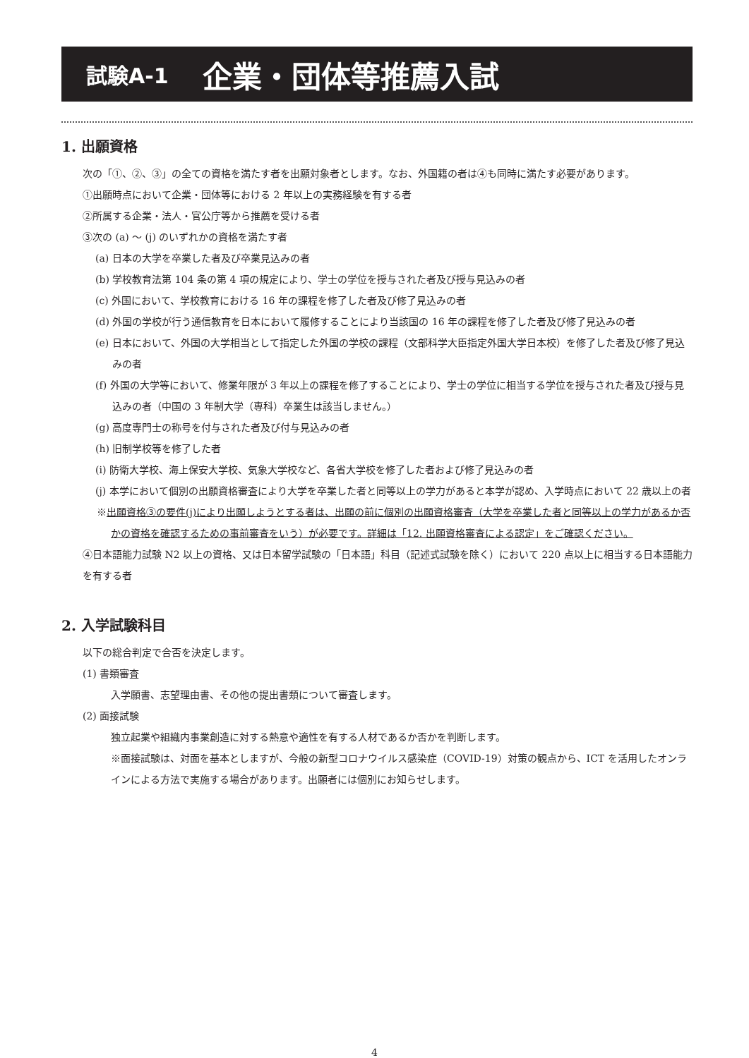試験A-1 企業・団体等推薦入試
1. 出願資格
次の「①、②、③」の全ての資格を満たす者を出願対象者とします。なお、外国籍の者は④も同時に満たす必要があります。
①出願時点において企業・団体等における 2 年以上の実務経験を有する者
②所属する企業・法人・官公庁等から推薦を受ける者
③次の (a) ～ (j) のいずれかの資格を満たす者
(a) 日本の大学を卒業した者及び卒業見込みの者
(b) 学校教育法第 104 条の第 4 項の規定により、学士の学位を授与された者及び授与見込みの者
(c) 外国において、学校教育における 16 年の課程を修了した者及び修了見込みの者
(d) 外国の学校が行う通信教育を日本において履修することにより当該国の 16 年の課程を修了した者及び修了見込みの者
(e) 日本において、外国の大学相当として指定した外国の学校の課程（文部科学大臣指定外国大学日本校）を修了した者及び修了見込みの者
(f) 外国の大学等において、修業年限が 3 年以上の課程を修了することにより、学士の学位に相当する学位を授与された者及び授与見込みの者（中国の 3 年制大学（専科）卒業生は該当しません。）
(g) 高度専門士の称号を付与された者及び付与見込みの者
(h) 旧制学校等を修了した者
(i) 防衛大学校、海上保安大学校、気象大学校など、各省大学校を修了した者および修了見込みの者
(j) 本学において個別の出願資格審査により大学を卒業した者と同等以上の学力があると本学が認め、入学時点において 22 歳以上の者
※出願資格③の要件(j)により出願しようとする者は、出願の前に個別の出願資格審査（大学を卒業した者と同等以上の学力があるか否かの資格を確認するための事前審査をいう）が必要です。詳細は「12. 出願資格審査による認定」をご確認ください。
④日本語能力試験 N2 以上の資格、又は日本留学試験の「日本語」科目（記述式試験を除く）において 220 点以上に相当する日本語能力を有する者
2. 入学試験科目
以下の総合判定で合否を決定します。
(1) 書類審査
入学願書、志望理由書、その他の提出書類について審査します。
(2) 面接試験
独立起業や組織内事業創造に対する熱意や適性を有する人材であるか否かを判断します。
※面接試験は、対面を基本としますが、今般の新型コロナウイルス感染症（COVID-19）対策の観点から、ICT を活用したオンラインによる方法で実施する場合があります。出願者には個別にお知らせします。
4